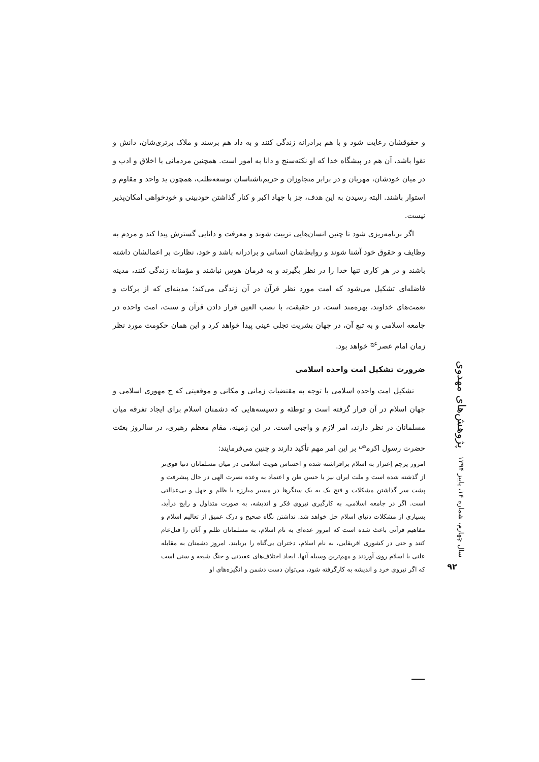و حقوقشان رعایت شود و با هم برادرانه زندگی کنند و به داد هم برسند و ملاک برتری‌شان، دانش و تقوا باشد، آن هم در پیشگاه خدا که او نکته‌سنج و دانا به امور است. همچنین مردمانی با اخلاق و ادب و در میان خودشان، مهربان و در برابر متجاوزان و حریم‌ناشناسان توسعه‌طلب، همچون ید واحد و مقاوم و استوار باشند. البته رسیدن به این هدف، جز با جهاد اکبر و کنار گذاشتن خودبینی و خودخواهی امکان‌پذیر نیست.
اگر برنامه‌ریزی شود تا چنین انسان‌هایی تربیت شوند و معرفت و دانایی گسترش پیدا کند و مردم به وظایف و حقوق خود آشنا شوند و روابط‌شان انسانی و برادرانه باشد و خود، نظارت بر اعمالشان داشته باشند و در هر کاری تنها خدا را در نظر بگیرند و به فرمان هوس نباشند و مؤمنانه زندگی کنند، مدینه فاضله‌ای تشکیل می‌شود که امت مورد نظر قرآن در آن زندگی می‌کند؛ مدینه‌ای که از برکات و نعمت‌های خداوند، بهره‌مند است. در حقیقت، با نصب العین قرار دادن قرآن و سنت، امت واحده در جامعه اسلامی و به تبع آن، در جهان بشریت تجلی عینی پیدا خواهد کرد و این همان حکومت مورد نظر زمان امام عصر<sup>عج</sup> خواهد بود.
ضرورت تشکیل امت واحده اسلامی
تشکیل امت واحده اسلامی با توجه به مقتضیات زمانی و مکانی و موقعیتی که ج مهوری اسلامی و جهان اسلام در آن قرار گرفته است و توطئه و دسیسه‌هایی که دشمنان اسلام برای ایجاد تفرقه میان مسلمانان در نظر دارند، امر لازم و واجبی است. در این زمینه، مقام معظم رهبری، در سالروز بعثت حضرت رسول اکرم<sup>ص</sup> بر این امر مهم تأکید دارند و چنین می‌فرمایند:
امروز پرچم اِعتزاز به اسلام برافراشته شده و احساس هویت اسلامی در میان مسلمانان دنیا قوی‌تر از گذشته شده است و ملت ایران نیز با حسن ظن و اعتماد به وعده نصرت الهی در حال پیشرفت و پشت سر گذاشتن مشکلات و فتح یک به یک سنگرها در مسیر مبارزه با ظلم و جهل و بی‌عدالتی است. اگر در جامعه اسلامی، به کارگیری نیروی فکر و اندیشه، به صورت متداول و رایج درآید، بسیاری از مشکلات دنیای اسلام حل خواهد شد. نداشتن نگاه صحیح و درک عمیق از تعالیم اسلام و مفاهیم قرآنی باعث شده است که امروز عده‌ای به نام اسلام، به مسلمانان ظلم و آنان را قتل‌عام کنند و حتی در کشوری افریقایی، به نام اسلام، دختران بی‌گناه را بربایند. امروز دشمنان به مقابله علنی با اسلام روی آوردند و مهم‌ترین وسیله آنها، ایجاد اختلاف‌های عقیدتی و جنگ شیعه و سنی است که اگر نیروی خرد و اندیشه به کارگرفته شود، می‌توان دست دشمن و انگیزه‌های او
پژوهش‌های مهدوی
سال چهارم، شماره ۱۴، پاییز ۱۳۹۴
۹۲